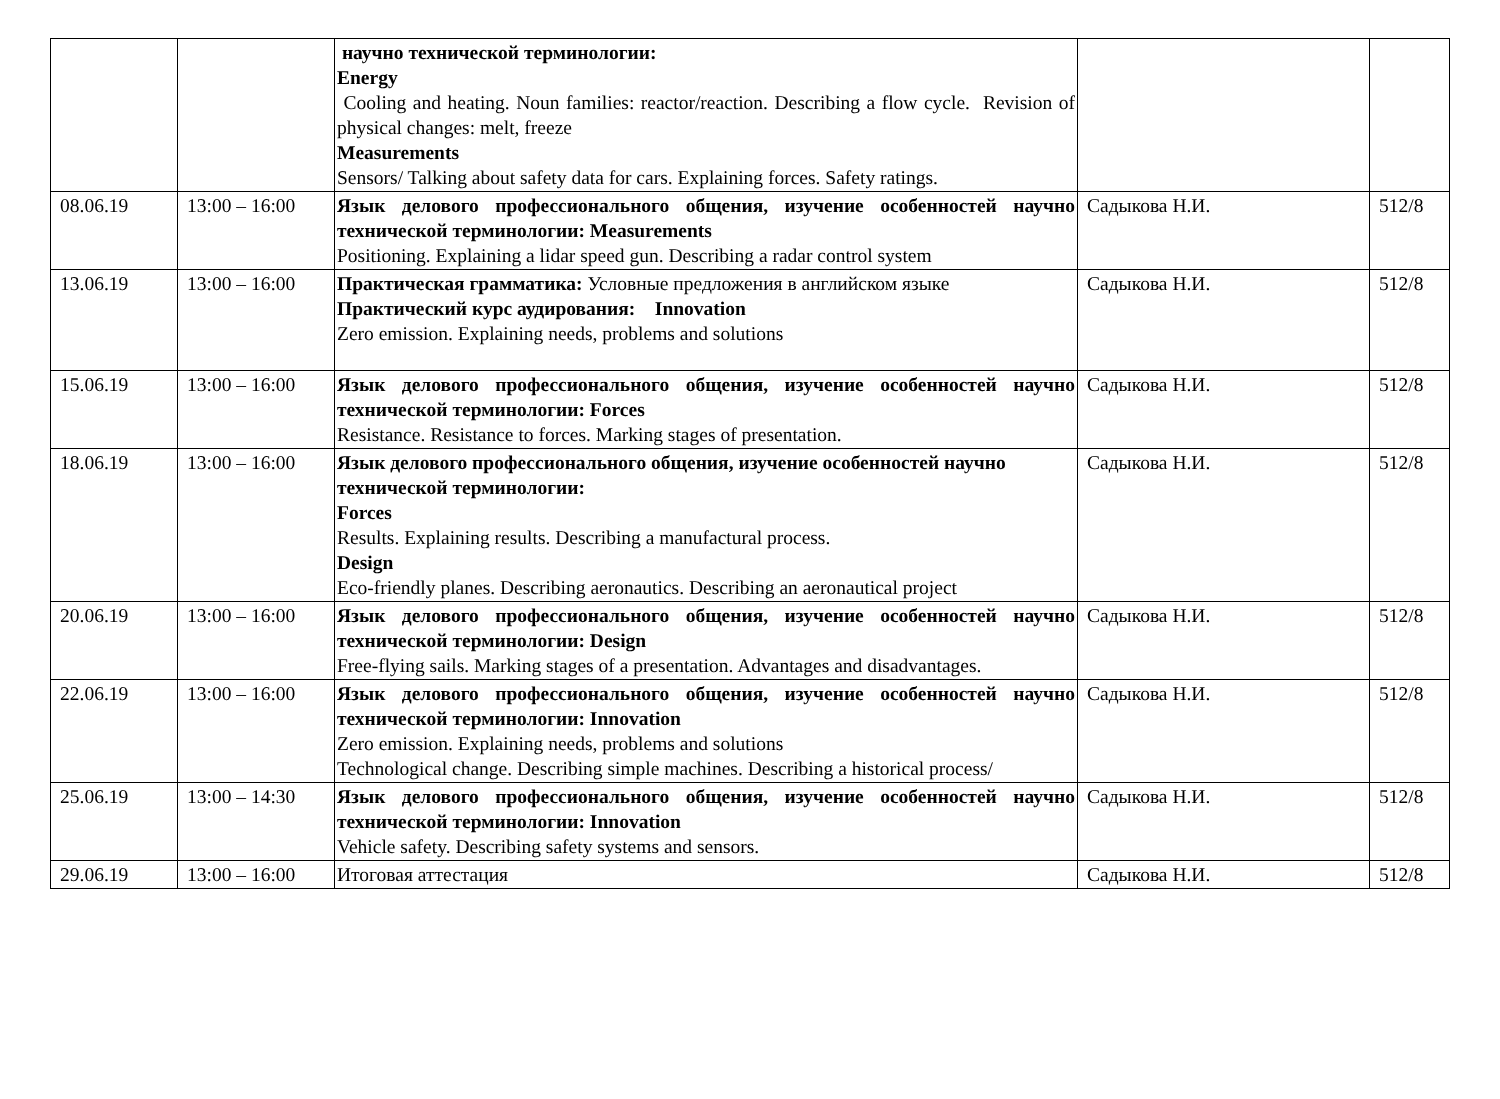| | | научно технической терминологии: Energy Cooling and heating. Noun families: reactor/reaction. Describing a flow cycle. Revision of physical changes: melt, freeze Measurements Sensors/ Talking about safety data for cars. Explaining forces. Safety ratings. | | |
| 08.06.19 | 13:00 – 16:00 | Язык делового профессионального общения, изучение особенностей научно технической терминологии: Measurements Positioning. Explaining a lidar speed gun. Describing a radar control system | Садыкова Н.И. | 512/8 |
| 13.06.19 | 13:00 – 16:00 | Практическая грамматика: Условные предложения в английском языке Практический курс аудирования: Innovation Zero emission. Explaining needs, problems and solutions | Садыкова Н.И. | 512/8 |
| 15.06.19 | 13:00 – 16:00 | Язык делового профессионального общения, изучение особенностей научно технической терминологии: Forces Resistance. Resistance to forces. Marking stages of presentation. | Садыкова Н.И. | 512/8 |
| 18.06.19 | 13:00 – 16:00 | Язык делового профессионального общения, изучение особенностей научно технической терминологии: Forces Results. Explaining results. Describing a manufactural process. Design Eco-friendly planes. Describing aeronautics. Describing an aeronautical project | Садыкова Н.И. | 512/8 |
| 20.06.19 | 13:00 – 16:00 | Язык делового профессионального общения, изучение особенностей научно технической терминологии: Design Free-flying sails. Marking stages of a presentation. Advantages and disadvantages. | Садыкова Н.И. | 512/8 |
| 22.06.19 | 13:00 – 16:00 | Язык делового профессионального общения, изучение особенностей научно технической терминологии: Innovation Zero emission. Explaining needs, problems and solutions Technological change. Describing simple machines. Describing a historical process/ | Садыкова Н.И. | 512/8 |
| 25.06.19 | 13:00 – 14:30 | Язык делового профессионального общения, изучение особенностей научно технической терминологии: Innovation Vehicle safety. Describing safety systems and sensors. | Садыкова Н.И. | 512/8 |
| 29.06.19 | 13:00 – 16:00 | Итоговая аттестация | Садыкова Н.И. | 512/8 |